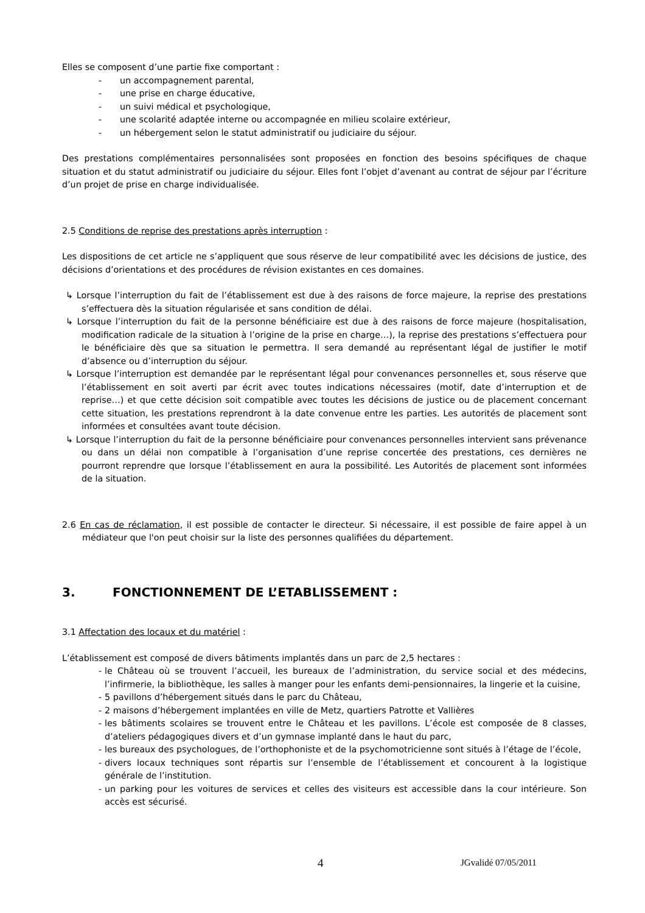Elles se composent d’une partie fixe comportant :
- un accompagnement parental,
- une prise en charge éducative,
- un suivi médical et psychologique,
- une scolarité adaptée interne ou accompagnée en milieu scolaire extérieur,
- un hébergement selon le statut administratif ou judiciaire du séjour.
Des prestations complémentaires personnalisées sont proposées en fonction des besoins spécifiques de chaque situation et du statut administratif ou judiciaire du séjour. Elles font l’objet d’avenant au contrat de séjour par l’écriture d’un projet de prise en charge individualisée.
2.5 Conditions de reprise des prestations après interruption :
Les dispositions de cet article ne s’appliquent que sous réserve de leur compatibilité avec les décisions de justice, des décisions d’orientations et des procédures de révision existantes en ces domaines.
↳ Lorsque l’interruption du fait de l’établissement est due à des raisons de force majeure, la reprise des prestations s’effectuera dès la situation régularisée et sans condition de délai.
↳ Lorsque l’interruption du fait de la personne bénéficiaire est due à des raisons de force majeure (hospitalisation, modification radicale de la situation à l’origine de la prise en charge…), la reprise des prestations s’effectuera pour le bénéficiaire dès que sa situation le permettra. Il sera demandé au représentant légal de justifier le motif d’absence ou d’interruption du séjour.
↳ Lorsque l’interruption est demandée par le représentant légal pour convenances personnelles et, sous réserve que l’établissement en soit averti par écrit avec toutes indications nécessaires (motif, date d’interruption et de reprise…) et que cette décision soit compatible avec toutes les décisions de justice ou de placement concernant cette situation, les prestations reprendront à la date convenue entre les parties. Les autorités de placement sont informées et consultées avant toute décision.
↳ Lorsque l’interruption du fait de la personne bénéficiaire pour convenances personnelles intervient sans prévenance ou dans un délai non compatible à l’organisation d’une reprise concertée des prestations, ces dernières ne pourront reprendre que lorsque l’établissement en aura la possibilité. Les Autorités de placement sont informées de la situation.
2.6 En cas de réclamation, il est possible de contacter le directeur. Si nécessaire, il est possible de faire appel à un médiateur que l'on peut choisir sur la liste des personnes qualifiées du département.
3. FONCTIONNEMENT DE L’ETABLISSEMENT :
3.1 Affectation des locaux et du matériel :
L’établissement est composé de divers bâtiments implantés dans un parc de 2,5 hectares :
- le Château où se trouvent l’accueil, les bureaux de l’administration, du service social et des médecins, l’infirmerie, la bibliothèque, les salles à manger pour les enfants demi-pensionnaires, la lingerie et la cuisine,
- 5 pavillons d’hébergement situés dans le parc du Château,
- 2 maisons d’hébergement implantées en ville de Metz, quartiers Patrotte et Vallières
- les bâtiments scolaires se trouvent entre le Château et les pavillons. L’école est composée de 8 classes, d’ateliers pédagogiques divers et d’un gymnase implanté dans le haut du parc,
- les bureaux des psychologues, de l’orthophoniste et de la psychomotricienne sont situés à l’étage de l’école,
- divers locaux techniques sont répartis sur l’ensemble de l’établissement et concourent à la logistique générale de l’institution.
- un parking pour les voitures de services et celles des visiteurs est accessible dans la cour intérieure. Son accès est sécurisé.
4 JGvalidé 07/05/2011